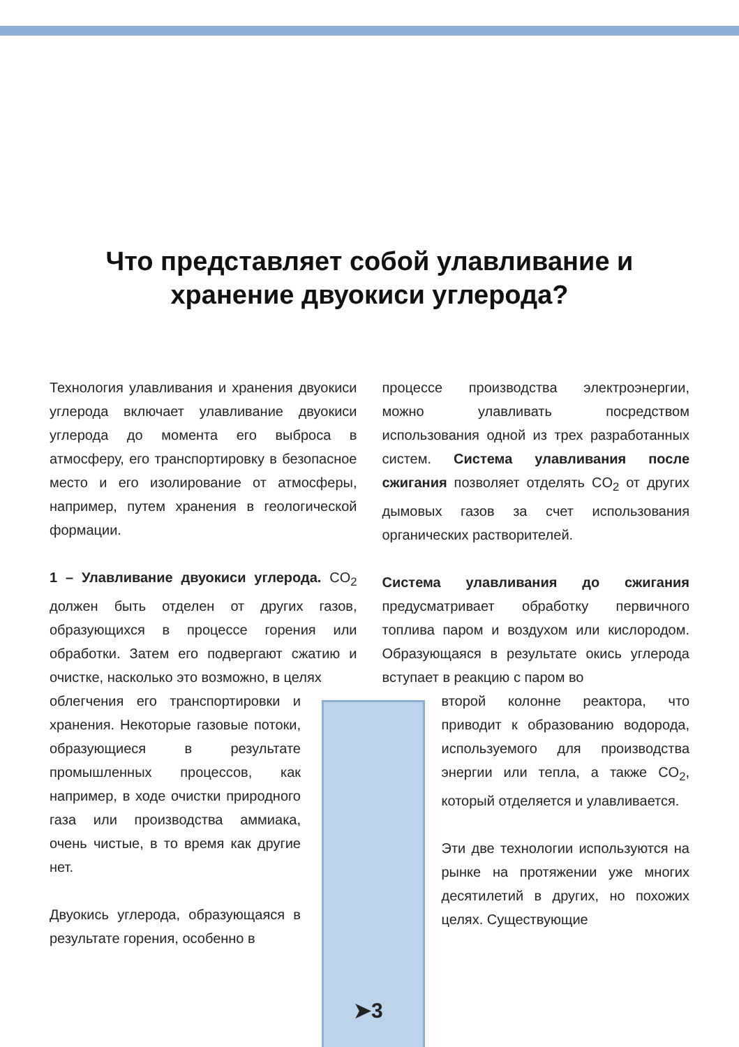Что представляет собой улавливание и
хранение двуокиси углерода?
Технология улавливания и хранения двуокиси углерода включает улавливание двуокиси углерода до момента его выброса в атмосферу, его транспортировку в безопасное место и его изолирование от атмосферы, например, путем хранения в геологической формации.
1 – Улавливание двуокиси углерода. CO<sub>2</sub> должен быть отделен от других газов, образующихся в процессе горения или обработки. Затем его подвергают сжатию и очистке, насколько это возможно, в целях
облегчения его транспортировки и хранения. Некоторые газовые потоки, образующиеся в результате промышленных процессов, как например, в ходе очистки природного газа или производства аммиака, очень чистые, в то время как другие нет.
Двуокись углерода, образующаяся в результате горения, особенно в
процессе производства электроэнергии, можно улавливать посредством использования одной из трех разработанных систем. Система улавливания после сжигания позволяет отделять CO<sub>2</sub> от других дымовых газов за счет использования органических растворителей.
Система улавливания до сжигания предусматривает обработку первичного топлива паром и воздухом или кислородом. Образующаяся в результате окись углерода вступает в реакцию с паром во
второй колонне реактора, что приводит к образованию водорода, используемого для производства энергии или тепла, а также CO<sub>2</sub>, который отделяется и улавливается.
Эти две технологии используются на рынке на протяжении уже многих десятилетий в других, но похожих целях. Существующие
➤3